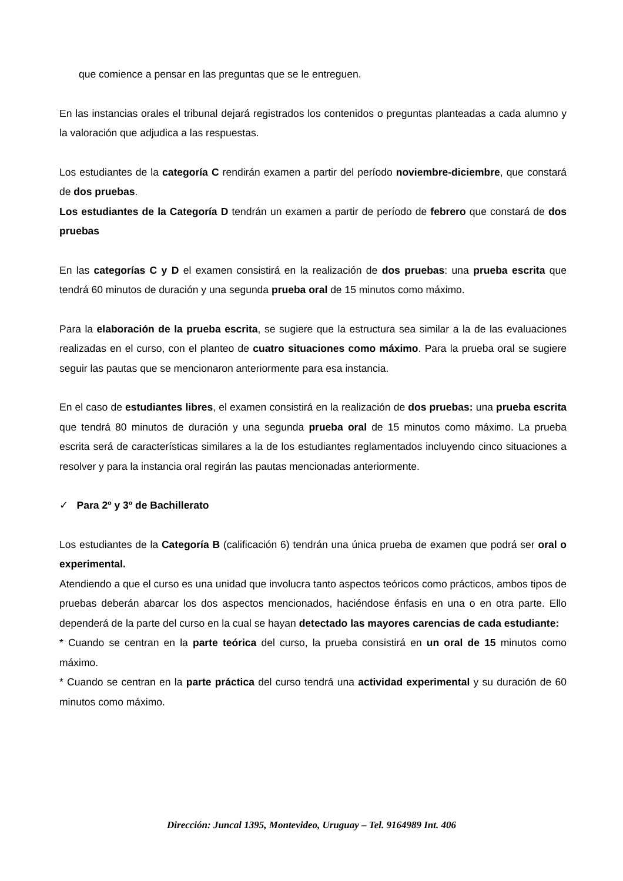que comience a pensar en las preguntas que se le entreguen.
En las instancias orales el tribunal dejará registrados los contenidos o preguntas planteadas a cada alumno y la valoración que adjudica a las respuestas.
Los estudiantes de la categoría C rendirán examen a partir del período noviembre-diciembre, que constará de dos pruebas.
Los estudiantes de la Categoría D tendrán un examen a partir de período de febrero que constará de dos pruebas
En las categorías C y D el examen consistirá en la realización de dos pruebas: una prueba escrita que tendrá 60 minutos de duración y una segunda prueba oral de 15 minutos como máximo.
Para la elaboración de la prueba escrita, se sugiere que la estructura sea similar a la de las evaluaciones realizadas en el curso, con el planteo de cuatro situaciones como máximo. Para la prueba oral se sugiere seguir las pautas que se mencionaron anteriormente para esa instancia.
En el caso de estudiantes libres, el examen consistirá en la realización de dos pruebas: una prueba escrita que tendrá 80 minutos de duración y una segunda prueba oral de 15 minutos como máximo. La prueba escrita será de características similares a la de los estudiantes reglamentados incluyendo cinco situaciones a resolver y para la instancia oral regirán las pautas mencionadas anteriormente.
✓ Para 2º y 3º de Bachillerato
Los estudiantes de la Categoría B (calificación 6) tendrán una única prueba de examen que podrá ser oral o experimental.
Atendiendo a que el curso es una unidad que involucra tanto aspectos teóricos como prácticos, ambos tipos de pruebas deberán abarcar los dos aspectos mencionados, haciéndose énfasis en una o en otra parte. Ello dependerá de la parte del curso en la cual se hayan detectado las mayores carencias de cada estudiante:
* Cuando se centran en la parte teórica del curso, la prueba consistirá en un oral de 15 minutos como máximo.
* Cuando se centran en la parte práctica del curso tendrá una actividad experimental y su duración de 60 minutos como máximo.
Dirección: Juncal 1395, Montevideo, Uruguay – Tel. 9164989 Int. 406